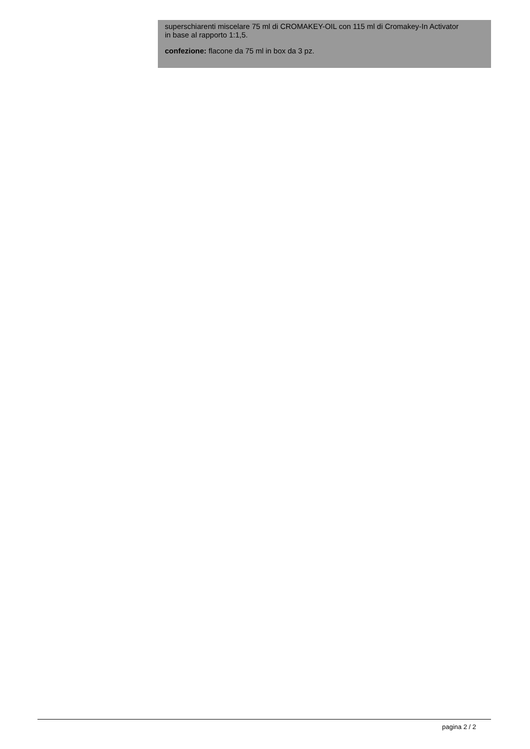superschiarenti miscelare 75 ml di CROMAKEY-OIL con 115 ml di Cromakey-In Activator
in base al rapporto 1:1,5.
confezione: flacone da 75 ml in box da 3 pz.
pagina 2 / 2